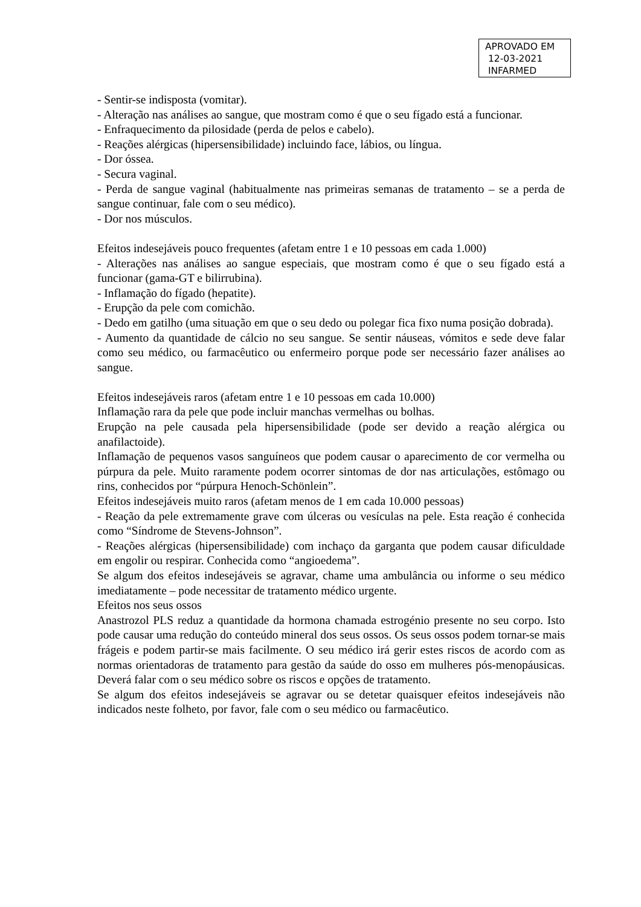APROVADO EM
12-03-2021
INFARMED
- Sentir-se indisposta (vomitar).
- Alteração nas análises ao sangue, que mostram como é que o seu fígado está a funcionar.
- Enfraquecimento da pilosidade (perda de pelos e cabelo).
- Reações alérgicas (hipersensibilidade) incluindo face, lábios, ou língua.
- Dor óssea.
- Secura vaginal.
- Perda de sangue vaginal (habitualmente nas primeiras semanas de tratamento – se a perda de sangue continuar, fale com o seu médico).
- Dor nos músculos.
Efeitos indesejáveis pouco frequentes (afetam entre 1 e 10 pessoas em cada 1.000)
- Alterações nas análises ao sangue especiais, que mostram como é que o seu fígado está a funcionar (gama-GT e bilirrubina).
- Inflamação do fígado (hepatite).
- Erupção da pele com comichão.
- Dedo em gatilho (uma situação em que o seu dedo ou polegar fica fixo numa posição dobrada).
- Aumento da quantidade de cálcio no seu sangue. Se sentir náuseas, vómitos e sede deve falar como seu médico, ou farmacêutico ou enfermeiro porque pode ser necessário fazer análises ao sangue.
Efeitos indesejáveis raros (afetam entre 1 e 10 pessoas em cada 10.000)
Inflamação rara da pele que pode incluir manchas vermelhas ou bolhas.
Erupção na pele causada pela hipersensibilidade (pode ser devido a reação alérgica ou anafilactoide).
Inflamação de pequenos vasos sanguíneos que podem causar o aparecimento de cor vermelha ou púrpura da pele. Muito raramente podem ocorrer sintomas de dor nas articulações, estômago ou rins, conhecidos por “púrpura Henoch-Schönlein”.
Efeitos indesejáveis muito raros (afetam menos de 1 em cada 10.000 pessoas)
- Reação da pele extremamente grave com úlceras ou vesículas na pele. Esta reação é conhecida como “Síndrome de Stevens-Johnson”.
- Reações alérgicas (hipersensibilidade) com inchaço da garganta que podem causar dificuldade em engolir ou respirar. Conhecida como “angioedema”.
Se algum dos efeitos indesejáveis se agravar, chame uma ambulância ou informe o seu médico imediatamente – pode necessitar de tratamento médico urgente.
Efeitos nos seus ossos
Anastrozol PLS reduz a quantidade da hormona chamada estrogénio presente no seu corpo. Isto pode causar uma redução do conteúdo mineral dos seus ossos. Os seus ossos podem tornar-se mais frágeis e podem partir-se mais facilmente. O seu médico irá gerir estes riscos de acordo com as normas orientadoras de tratamento para gestão da saúde do osso em mulheres pós-menopáusicas. Deverá falar com o seu médico sobre os riscos e opções de tratamento.
Se algum dos efeitos indesejáveis se agravar ou se detetar quaisquer efeitos indesejáveis não indicados neste folheto, por favor, fale com o seu médico ou farmacêutico.